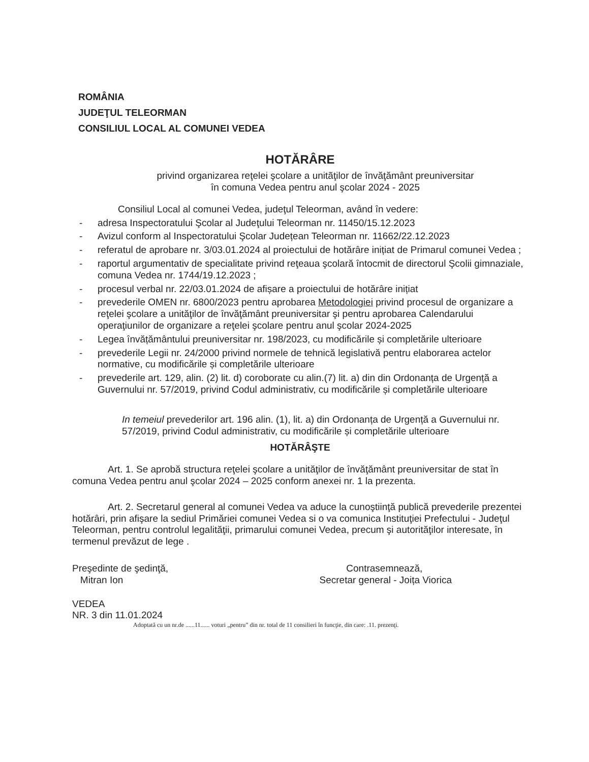ROMÂNIA
JUDEŢUL TELEORMAN
CONSILIUL LOCAL AL COMUNEI VEDEA
HOTĂRÂRE
privind organizarea reţelei şcolare a unitãţilor de învăţământ preuniversitar
în comuna Vedea pentru anul şcolar 2024 - 2025
Consiliul Local al comunei Vedea, judeţul Teleorman, având în vedere:
- adresa Inspectoratului Şcolar al Judeţului Teleorman nr. 11450/15.12.2023
- Avizul conform al Inspectoratului Şcolar Județean Teleorman nr. 11662/22.12.2023
- referatul de aprobare nr. 3/03.01.2024 al proiectului de hotărâre inițiat de Primarul comunei Vedea ;
- raportul argumentativ de specialitate privind reţeaua şcolară întocmit de directorul Şcolii gimnaziale, comuna Vedea nr. 1744/19.12.2023 ;
- procesul verbal nr. 22/03.01.2024 de afișare a proiectului de hotărâre inițiat
- prevederile OMEN nr. 6800/2023 pentru aprobarea Metodologiei privind procesul de organizare a reţelei şcolare a unităţilor de învăţământ preuniversitar şi pentru aprobarea Calendarului operaţiunilor de organizare a reţelei şcolare pentru anul şcolar 2024-2025
- Legea învățământului preuniversitar nr. 198/2023, cu modificările și completările ulterioare
- prevederile Legii nr. 24/2000 privind normele de tehnică legislativă pentru elaborarea actelor normative, cu modificările și completările ulterioare
- prevederile art. 129, alin. (2) lit. d) coroborate cu alin.(7) lit. a) din din Ordonanța de Urgență a Guvernului nr. 57/2019, privind Codul administrativ, cu modificările și completările ulterioare
In temeiul prevederilor art. 196 alin. (1), lit. a) din Ordonanța de Urgență a Guvernului nr. 57/2019, privind Codul administrativ, cu modificările și completările ulterioare
HOTĂRÂŞTE
Art. 1. Se aprobă structura reţelei şcolare a unităţilor de învăţământ preuniversitar de stat în comuna Vedea pentru anul şcolar 2024 – 2025 conform anexei nr. 1 la prezenta.
Art. 2. Secretarul general al comunei Vedea va aduce la cunoştiinţă publică prevederile prezentei hotărâri, prin afişare la sediul Primăriei comunei Vedea si o va comunica Instituţiei Prefectului - Judeţul Teleorman, pentru controlul legalităţii, primarului comunei Vedea, precum şi autorităţilor interesate, în termenul prevăzut de lege .
Preşedinte de şedinţă,
Mitran Ion
Contrasemnează,
Secretar general - Joița Viorica
VEDEA
NR. 3 din 11.01.2024
Adoptată cu un nr.de ......11...... voturi „pentru” din nr. total de 11 consilieri în funcţie, din care: .11. prezenţi.